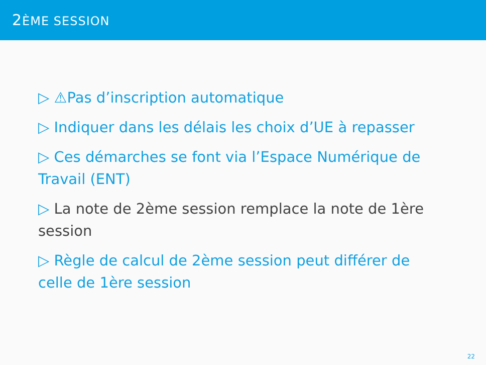2ÈME SESSION
▷ ⚠Pas d’inscription automatique
▷ Indiquer dans les délais les choix d’UE à repasser
▷ Ces démarches se font via l’Espace Numérique de Travail (ENT)
▷ La note de 2ème session remplace la note de 1ère session
▷ Règle de calcul de 2ème session peut différer de celle de 1ère session
22